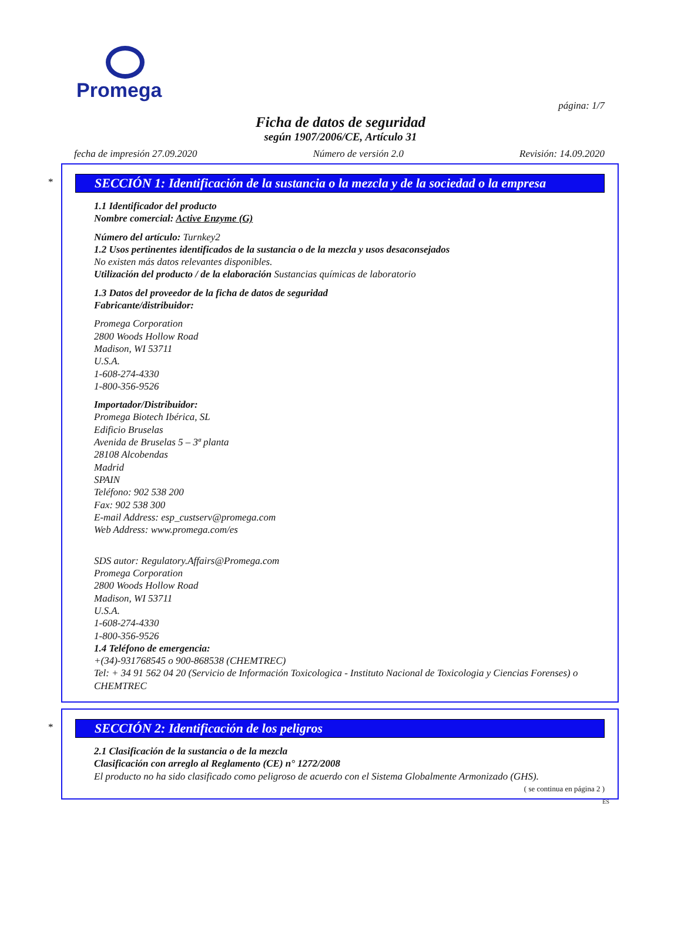Promega
página: 1/7
Ficha de datos de seguridad
según 1907/2006/CE, Artículo 31
fecha de impresión 27.09.2020 Número de versión 2.0 Revisión: 14.09.2020
*
SECCIÓN 1: Identificación de la sustancia o la mezcla y de la sociedad o la empresa
1.1 Identificador del producto
Nombre comercial: Active Enzyme (G)
Número del artículo: Turnkey2
1.2 Usos pertinentes identificados de la sustancia o de la mezcla y usos desaconsejados
No existen más datos relevantes disponibles.
Utilización del producto / de la elaboración Sustancias químicas de laboratorio
1.3 Datos del proveedor de la ficha de datos de seguridad
Fabricante/distribuidor:
Promega Corporation
2800 Woods Hollow Road
Madison, WI 53711
U.S.A.
1-608-274-4330
1-800-356-9526
Importador/Distribuidor:
Promega Biotech Ibérica, SL
Edificio Bruselas
Avenida de Bruselas 5 – 3ª planta
28108 Alcobendas
Madrid
SPAIN
Teléfono: 902 538 200
Fax: 902 538 300
E-mail Address: esp_custserv@promega.com
Web Address: www.promega.com/es
SDS autor: Regulatory.Affairs@Promega.com
Promega Corporation
2800 Woods Hollow Road
Madison, WI 53711
U.S.A.
1-608-274-4330
1-800-356-9526
1.4 Teléfono de emergencia:
+(34)-931768545 o 900-868538 (CHEMTREC)
Tel: + 34 91 562 04 20 (Servicio de Información Toxicologica - Instituto Nacional de Toxicologia y Ciencias Forenses) o CHEMTREC
*
SECCIÓN 2: Identificación de los peligros
2.1 Clasificación de la sustancia o de la mezcla
Clasificación con arreglo al Reglamento (CE) n° 1272/2008
El producto no ha sido clasificado como peligroso de acuerdo con el Sistema Globalmente Armonizado (GHS).
( se continua en página 2 )
ES